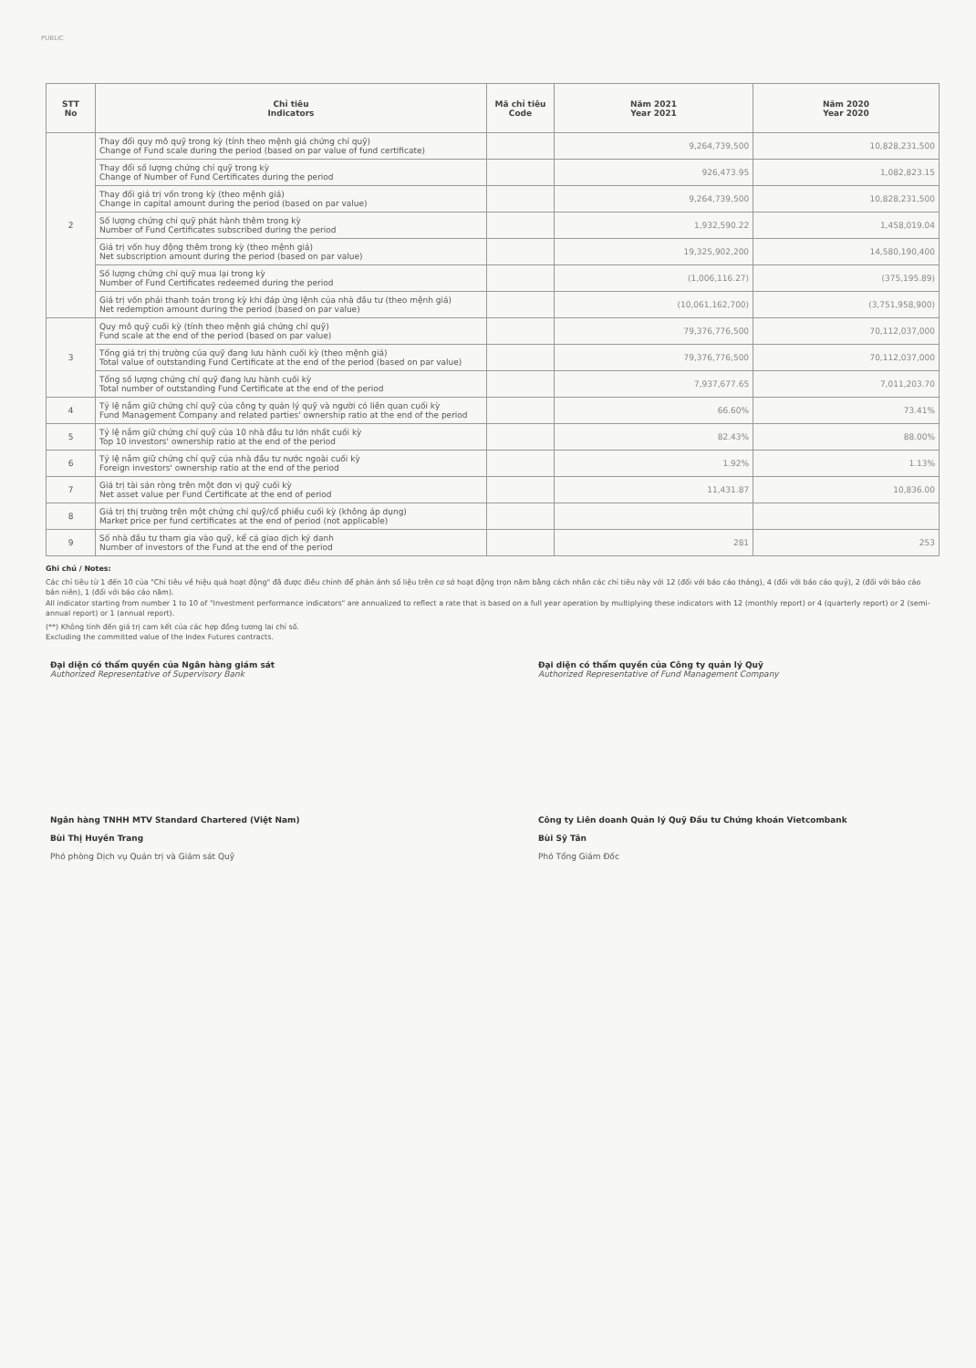PUBLIC
| STT No | Chỉ tiêu Indicators | Mã chỉ tiêu Code | Năm 2021 Year 2021 | Năm 2020 Year 2020 |
| --- | --- | --- | --- | --- |
| 2 | Thay đổi quy mô quỹ trong kỳ (tính theo mệnh giá chứng chỉ quỹ) Change of Fund scale during the period (based on par value of fund certificate) | | 9,264,739,500 | 10,828,231,500 |
| | Thay đổi số lượng chứng chỉ quỹ trong kỳ Change of Number of Fund Certificates during the period | | 926,473.95 | 1,082,823.15 |
| | Thay đổi giá trị vốn trong kỳ (theo mệnh giá) Change in capital amount during the period (based on par value) | | 9,264,739,500 | 10,828,231,500 |
| | Số lượng chứng chỉ quỹ phát hành thêm trong kỳ Number of Fund Certificates subscribed during the period | | 1,932,590.22 | 1,458,019.04 |
| | Giá trị vốn huy động thêm trong kỳ (theo mệnh giá) Net subscription amount during the period (based on par value) | | 19,325,902,200 | 14,580,190,400 |
| | Số lượng chứng chỉ quỹ mua lại trong kỳ Number of Fund Certificates redeemed during the period | | (1,006,116.27) | (375,195.89) |
| | Giá trị vốn phải thanh toán trong kỳ khi đáp ứng lệnh của nhà đầu tư (theo mệnh giá) Net redemption amount during the period (based on par value) | | (10,061,162,700) | (3,751,958,900) |
| 3 | Quy mô quỹ cuối kỳ (tính theo mệnh giá chứng chỉ quỹ) Fund scale at the end of the period (based on par value) | | 79,376,776,500 | 70,112,037,000 |
| | Tổng giá trị thị trường của quỹ đang lưu hành cuối kỳ (theo mệnh giá) Total value of outstanding Fund Certificate at the end of the period (based on par value) | | 79,376,776,500 | 70,112,037,000 |
| | Tổng số lượng chứng chỉ quỹ đang lưu hành cuối kỳ Total number of outstanding Fund Certificate at the end of the period | | 7,937,677.65 | 7,011,203.70 |
| 4 | Tỷ lệ nắm giữ chứng chỉ quỹ của công ty quản lý quỹ và người có liên quan cuối kỳ Fund Management Company and related parties' ownership ratio at the end of the period | | 66.60% | 73.41% |
| 5 | Tỷ lệ nắm giữ chứng chỉ quỹ của 10 nhà đầu tư lớn nhất cuối kỳ Top 10 investors' ownership ratio at the end of the period | | 82.43% | 88.00% |
| 6 | Tỷ lệ nắm giữ chứng chỉ quỹ của nhà đầu tư nước ngoài cuối kỳ Foreign investors' ownership ratio at the end of the period | | 1.92% | 1.13% |
| 7 | Giá trị tài sản ròng trên một đơn vị quỹ cuối kỳ Net asset value per Fund Certificate at the end of period | | 11,431.87 | 10,836.00 |
| 8 | Giá trị thị trường trên một chứng chỉ quỹ/cổ phiếu cuối kỳ (không áp dụng) Market price per fund certificates at the end of period (not applicable) | | | |
| 9 | Số nhà đầu tư tham gia vào quỹ, kể cả giao dịch ký danh Number of investors of the Fund at the end of the period | | 281 | 253 |
Ghi chú / Notes:
Các chỉ tiêu từ 1 đến 10 của "Chỉ tiêu về hiệu quả hoạt động" đã được điều chỉnh để phản ánh số liệu trên cơ sở hoạt động trọn năm bằng cách nhân các chỉ tiêu này với 12 (đối với báo cáo tháng), 4 (đối với báo cáo quý), 2 (đối với báo cáo bán niên), 1 (đối với báo cáo năm).
All indicator starting from number 1 to 10 of "Investment performance indicators" are annualized to reflect a rate that is based on a full year operation by multiplying these indicators with 12 (monthly report) or 4 (quarterly report) or 2 (semi-annual report) or 1 (annual report).
(**) Không tính đến giá trị cam kết của các hợp đồng tương lai chỉ số.
Excluding the committed value of the Index Futures contracts.
Đại diện có thẩm quyền của Ngân hàng giám sát
Authorized Representative of Supervisory Bank
Ngân hàng TNHH MTV Standard Chartered (Việt Nam)
Bùi Thị Huyền Trang
Phó phòng Dịch vụ Quản trị và Giám sát Quỹ
Đại diện có thẩm quyền của Công ty quản lý Quỹ
Authorized Representative of Fund Management Company
Công ty Liên doanh Quản lý Quỹ Đầu tư Chứng khoán Vietcombank
Bùi Sỹ Tân
Phó Tổng Giám Đốc